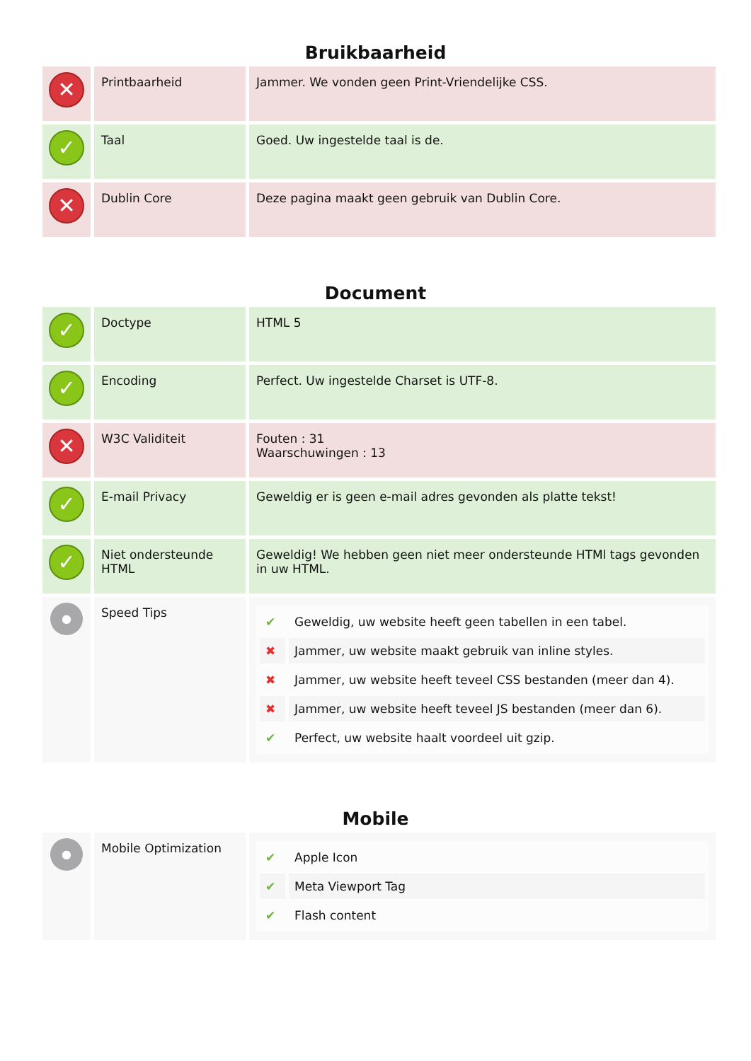Bruikbaarheid
| ✕ | Printbaarheid | Jammer. We vonden geen Print-Vriendelijke CSS. |
| ✓ | Taal | Goed. Uw ingestelde taal is de. |
| ✕ | Dublin Core | Deze pagina maakt geen gebruik van Dublin Core. |
Document
| ✓ | Doctype | HTML 5 |
| ✓ | Encoding | Perfect. Uw ingestelde Charset is UTF-8. |
| ✕ | W3C Validiteit | Fouten : 31 Waarschuwingen : 13 |
| ✓ | E-mail Privacy | Geweldig er is geen e-mail adres gevonden als platte tekst! |
| ✓ | Niet ondersteunde HTML | Geweldig! We hebben geen niet meer ondersteunde HTMl tags gevonden in uw HTML. |
| ● | Speed Tips | / ✔ / Geweldig, uw website heeft geen tabellen in een tabel. / / ✖ / Jammer, uw website maakt gebruik van inline styles. / / ✖ / Jammer, uw website heeft teveel CSS bestanden (meer dan 4). / / ✖ / Jammer, uw website heeft teveel JS bestanden (meer dan 6). / / ✔ / Perfect, uw website haalt voordeel uit gzip. / |
Mobile
| ● | Mobile Optimization | / ✔ / Apple Icon / / ✔ / Meta Viewport Tag / / ✔ / Flash content / |